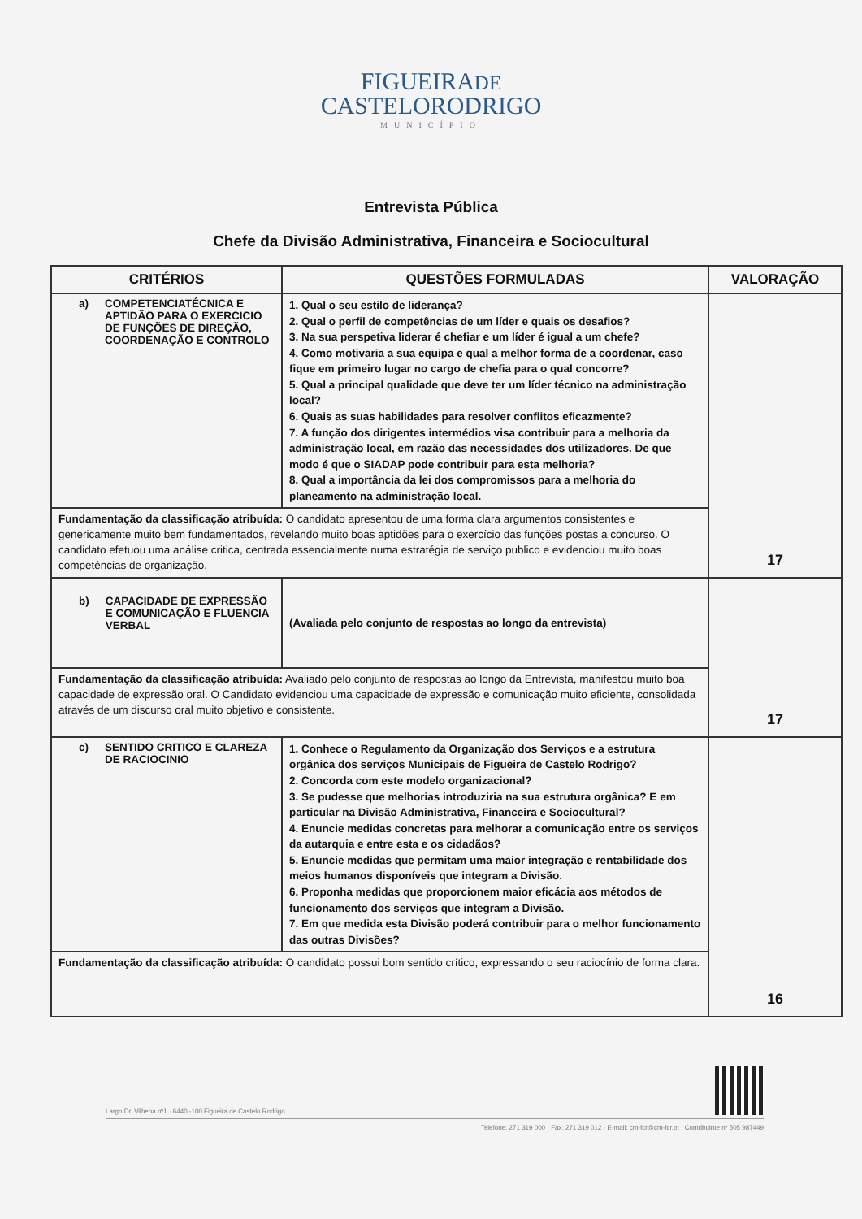FIGUEIRADE
CASTELORODRIGO
MUNICÍPIO
Entrevista Pública
Chefe da Divisão Administrativa, Financeira e Sociocultural
| CRITÉRIOS | QUESTÕES FORMULADAS | VALORAÇÃO |
| --- | --- | --- |
| a) COMPETENCIATÉCNICA E APTIDÃO PARA O EXERCICIO DE FUNÇÕES DE DIREÇÃO, COORDENAÇÃO E CONTROLO | 1. Qual o seu estilo de liderança? 2. Qual o perfil de competências de um líder e quais os desafios? 3. Na sua perspetiva liderar é chefiar e um líder é igual a um chefe? 4. Como motivaria a sua equipa e qual a melhor forma de a coordenar, caso fique em primeiro lugar no cargo de chefia para o qual concorre? 5. Qual a principal qualidade que deve ter um líder técnico na administração local? 6. Quais as suas habilidades para resolver conflitos eficazmente? 7. A função dos dirigentes intermédios visa contribuir para a melhoria da administração local, em razão das necessidades dos utilizadores. De que modo é que o SIADAP pode contribuir para esta melhoria? 8. Qual a importância da lei dos compromissos para a melhoria do planeamento na administração local. | 17 |
| Fundamentação da classificação atribuída: O candidato apresentou de uma forma clara argumentos consistentes e genericamente muito bem fundamentados, revelando muito boas aptidões para o exercício das funções postas a concurso. O candidato efetuou uma análise critica, centrada essencialmente numa estratégia de serviço publico e evidenciou muito boas competências de organização. | | |
| b) CAPACIDADE DE EXPRESSÃO E COMUNICAÇÃO E FLUENCIA VERBAL | (Avaliada pelo conjunto de respostas ao longo da entrevista) | 17 |
| Fundamentação da classificação atribuída: Avaliado pelo conjunto de respostas ao longo da Entrevista, manifestou muito boa capacidade de expressão oral. O Candidato evidenciou uma capacidade de expressão e comunicação muito eficiente, consolidada através de um discurso oral muito objetivo e consistente. | | |
| c) SENTIDO CRITICO E CLAREZA DE RACIOCINIO | 1. Conhece o Regulamento da Organização dos Serviços e a estrutura orgânica dos serviços Municipais de Figueira de Castelo Rodrigo? 2. Concorda com este modelo organizacional? 3. Se pudesse que melhorias introduziria na sua estrutura orgânica? E em particular na Divisão Administrativa, Financeira e Sociocultural? 4. Enuncie medidas concretas para melhorar a comunicação entre os serviços da autarquia e entre esta e os cidadãos? 5. Enuncie medidas que permitam uma maior integração e rentabilidade dos meios humanos disponíveis que integram a Divisão. 6. Proponha medidas que proporcionem maior eficácia aos métodos de funcionamento dos serviços que integram a Divisão. 7. Em que medida esta Divisão poderá contribuir para o melhor funcionamento das outras Divisões? | 16 |
| Fundamentação da classificação atribuída: O candidato possui bom sentido crítico, expressando o seu raciocínio de forma clara. | | |
Largo Dr. Vilhena nº1 · 6440 -100 Figueira de Castelo Rodrigo
Telefone: 271 319 000 · Fax: 271 319 012 · E-mail: cm-fcr@cm-fcr.pt · Contribuinte nº 505 987449